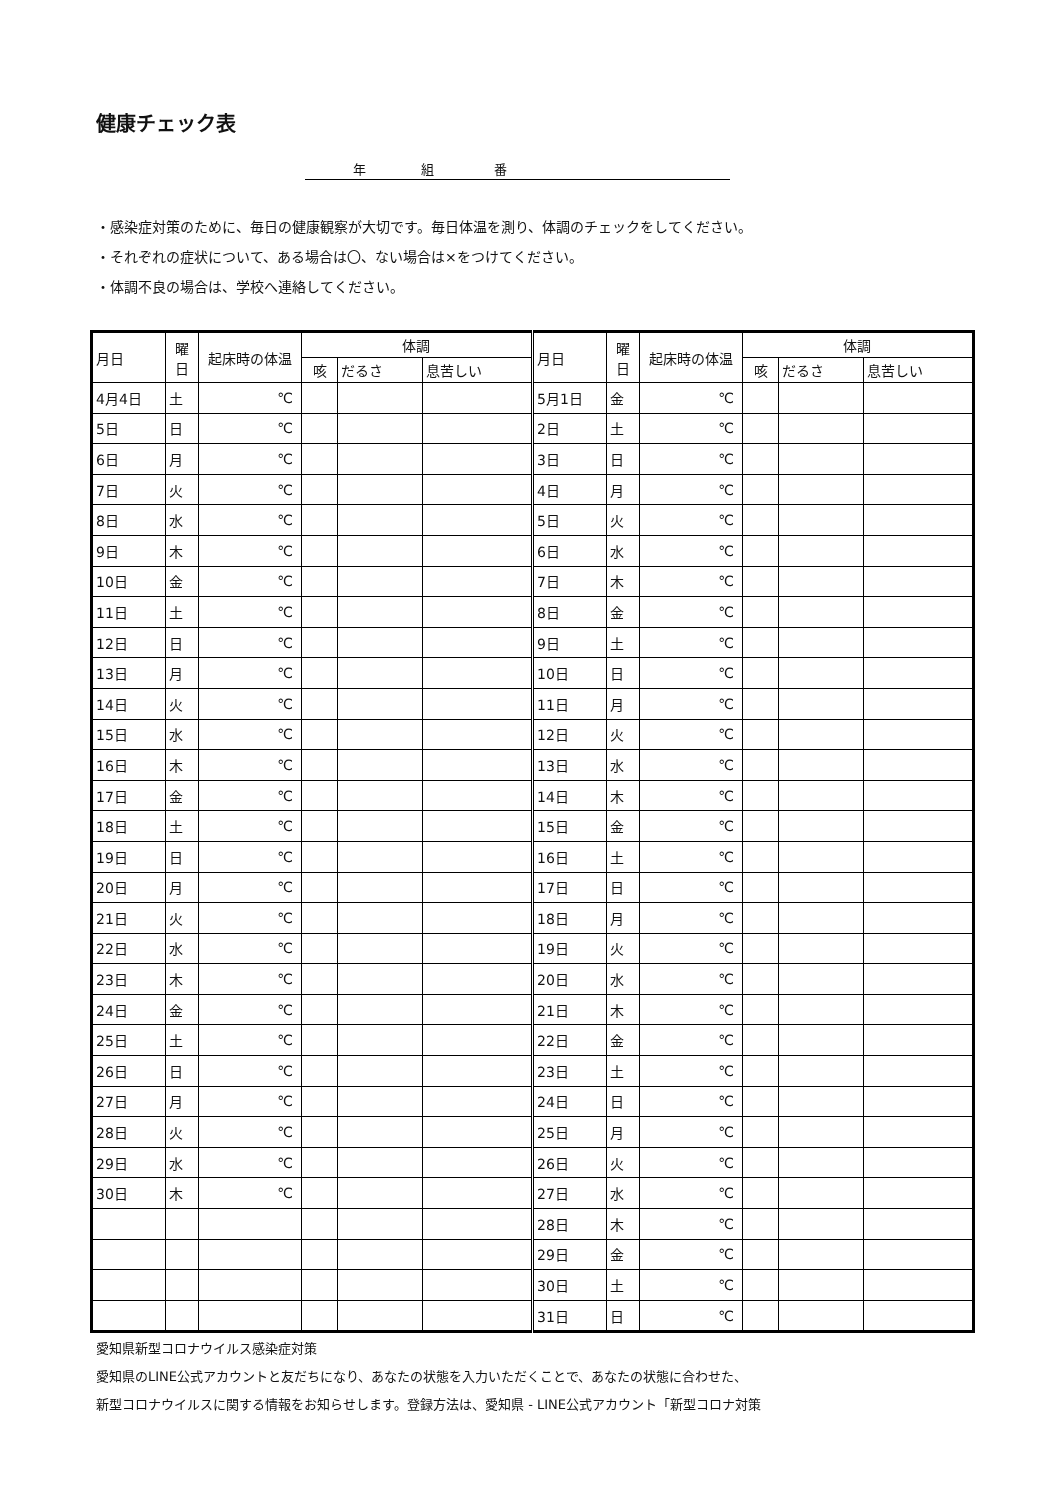健康チェック表
年 組 番
・感染症対策のために、毎日の健康観察が大切です。毎日体温を測り、体調のチェックをしてください。
・それぞれの症状について、ある場合は〇、ない場合は×をつけてください。
・体調不良の場合は、学校へ連絡してください。
| 月日 | 曜日 | 起床時の体温 | 体調 | | | 月日 | 曜日 | 起床時の体温 | 体調 | | |
| --- | --- | --- | --- | --- | --- | --- | --- | --- | --- | --- | --- |
| | | | 咳 | だるさ | 息苦しい | | | | 咳 | だるさ | 息苦しい |
| 4月4日 | 土 | ℃ | | | | 5月1日 | 金 | ℃ | | | |
| 5日 | 日 | ℃ | | | | 2日 | 土 | ℃ | | | |
| 6日 | 月 | ℃ | | | | 3日 | 日 | ℃ | | | |
| 7日 | 火 | ℃ | | | | 4日 | 月 | ℃ | | | |
| 8日 | 水 | ℃ | | | | 5日 | 火 | ℃ | | | |
| 9日 | 木 | ℃ | | | | 6日 | 水 | ℃ | | | |
| 10日 | 金 | ℃ | | | | 7日 | 木 | ℃ | | | |
| 11日 | 土 | ℃ | | | | 8日 | 金 | ℃ | | | |
| 12日 | 日 | ℃ | | | | 9日 | 土 | ℃ | | | |
| 13日 | 月 | ℃ | | | | 10日 | 日 | ℃ | | | |
| 14日 | 火 | ℃ | | | | 11日 | 月 | ℃ | | | |
| 15日 | 水 | ℃ | | | | 12日 | 火 | ℃ | | | |
| 16日 | 木 | ℃ | | | | 13日 | 水 | ℃ | | | |
| 17日 | 金 | ℃ | | | | 14日 | 木 | ℃ | | | |
| 18日 | 土 | ℃ | | | | 15日 | 金 | ℃ | | | |
| 19日 | 日 | ℃ | | | | 16日 | 土 | ℃ | | | |
| 20日 | 月 | ℃ | | | | 17日 | 日 | ℃ | | | |
| 21日 | 火 | ℃ | | | | 18日 | 月 | ℃ | | | |
| 22日 | 水 | ℃ | | | | 19日 | 火 | ℃ | | | |
| 23日 | 木 | ℃ | | | | 20日 | 水 | ℃ | | | |
| 24日 | 金 | ℃ | | | | 21日 | 木 | ℃ | | | |
| 25日 | 土 | ℃ | | | | 22日 | 金 | ℃ | | | |
| 26日 | 日 | ℃ | | | | 23日 | 土 | ℃ | | | |
| 27日 | 月 | ℃ | | | | 24日 | 日 | ℃ | | | |
| 28日 | 火 | ℃ | | | | 25日 | 月 | ℃ | | | |
| 29日 | 水 | ℃ | | | | 26日 | 火 | ℃ | | | |
| 30日 | 木 | ℃ | | | | 27日 | 水 | ℃ | | | |
| | | | | | | 28日 | 木 | ℃ | | | |
| | | | | | | 29日 | 金 | ℃ | | | |
| | | | | | | 30日 | 土 | ℃ | | | |
| | | | | | | 31日 | 日 | ℃ | | | |
愛知県新型コロナウイルス感染症対策
愛知県のLINE公式アカウントと友だちになり、あなたの状態を入力いただくことで、あなたの状態に合わせた、
新型コロナウイルスに関する情報をお知らせします。登録方法は、愛知県 - LINE公式アカウント「新型コロナ対策